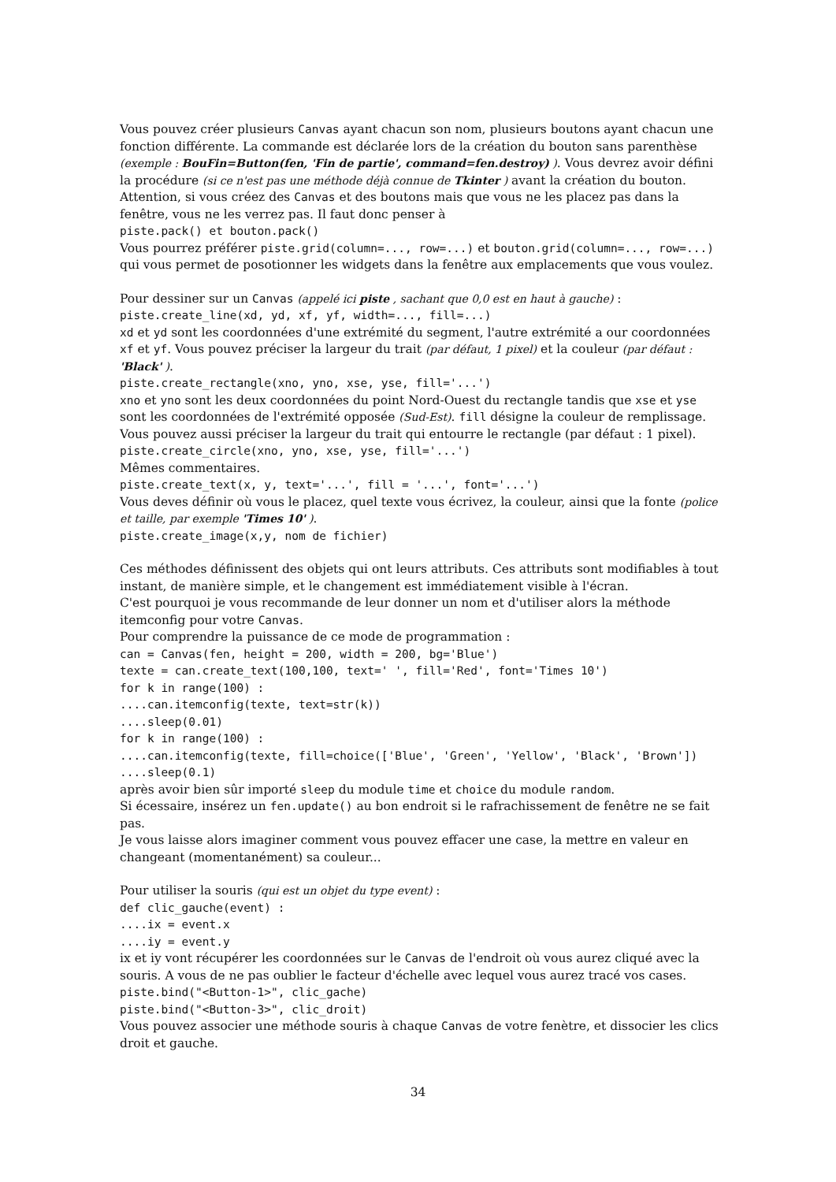Vous pouvez créer plusieurs Canvas ayant chacun son nom, plusieurs boutons ayant chacun une fonction différente. La commande est déclarée lors de la création du bouton sans parenthèse (exemple : BouFin=Button(fen, 'Fin de partie', command=fen.destroy) ). Vous devrez avoir défini la procédure (si ce n'est pas une méthode déjà connue de Tkinter ) avant la création du bouton.
Attention, si vous créez des Canvas et des boutons mais que vous ne les placez pas dans la fenêtre, vous ne les verrez pas. Il faut donc penser à
piste.pack() et bouton.pack()
Vous pourrez préférer piste.grid(column=..., row=...) et bouton.grid(column=..., row=...) qui vous permet de posotionner les widgets dans la fenêtre aux emplacements que vous voulez.
Pour dessiner sur un Canvas (appelé ici piste , sachant que 0,0 est en haut à gauche) :
piste.create_line(xd, yd, xf, yf, width=..., fill=...)
xd et yd sont les coordonnées d'une extrémité du segment, l'autre extrémité a our coordonnées xf et yf. Vous pouvez préciser la largeur du trait (par défaut, 1 pixel) et la couleur (par défaut : 'Black' ).
piste.create_rectangle(xno, yno, xse, yse, fill='...')
xno et yno sont les deux coordonnées du point Nord-Ouest du rectangle tandis que xse et yse sont les coordonnées de l'extrémité opposée (Sud-Est). fill désigne la couleur de remplissage. Vous pouvez aussi préciser la largeur du trait qui entourre le rectangle (par défaut : 1 pixel).
piste.create_circle(xno, yno, xse, yse, fill='...')
Mêmes commentaires.
piste.create_text(x, y, text='...', fill = '...', font='...')
Vous deves définir où vous le placez, quel texte vous écrivez, la couleur, ainsi que la fonte (police et taille, par exemple 'Times 10' ).
piste.create_image(x,y, nom de fichier)
Ces méthodes définissent des objets qui ont leurs attributs. Ces attributs sont modifiables à tout instant, de manière simple, et le changement est immédiatement visible à l'écran.
C'est pourquoi je vous recommande de leur donner un nom et d'utiliser alors la méthode itemconfig pour votre Canvas.
Pour comprendre la puissance de ce mode de programmation :
can = Canvas(fen, height = 200, width = 200, bg='Blue')
texte = can.create_text(100,100, text=' ', fill='Red', font='Times 10')
for k in range(100) :
....can.itemconfig(texte, text=str(k))
....sleep(0.01)
for k in range(100) :
....can.itemconfig(texte, fill=choice(['Blue', 'Green', 'Yellow', 'Black', 'Brown'])
....sleep(0.1)
après avoir bien sûr importé sleep du module time et choice du module random.
Si écessaire, insérez un fen.update() au bon endroit si le rafrachissement de fenêtre ne se fait pas.
Je vous laisse alors imaginer comment vous pouvez effacer une case, la mettre en valeur en changeant (momentanément) sa couleur...
Pour utiliser la souris (qui est un objet du type event) :
def clic_gauche(event) :
....ix = event.x
....iy = event.y
ix et iy vont récupérer les coordonnées sur le Canvas de l'endroit où vous aurez cliqué avec la souris. A vous de ne pas oublier le facteur d'échelle avec lequel vous aurez tracé vos cases.
piste.bind("<Button-1>", clic_gache)
piste.bind("<Button-3>", clic_droit)
Vous pouvez associer une méthode souris à chaque Canvas de votre fenètre, et dissocier les clics droit et gauche.
34